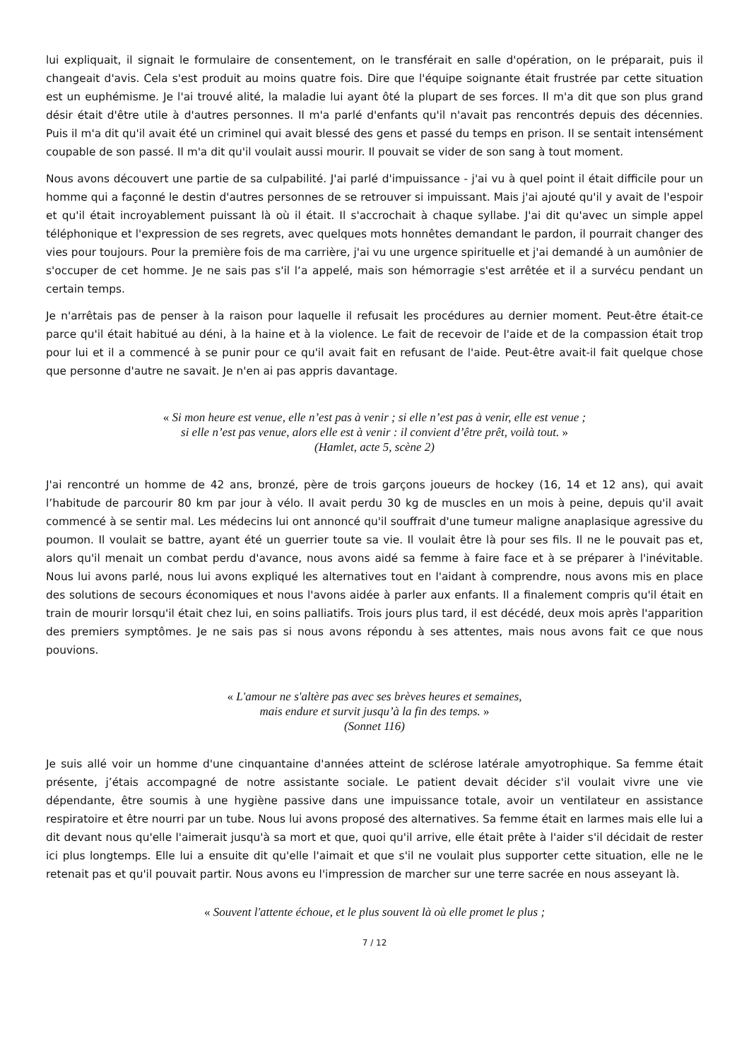lui expliquait, il signait le formulaire de consentement, on le transférait en salle d'opération, on le préparait, puis il changeait d'avis. Cela s'est produit au moins quatre fois. Dire que l'équipe soignante était frustrée par cette situation est un euphémisme. Je l'ai trouvé alité, la maladie lui ayant ôté la plupart de ses forces. Il m'a dit que son plus grand désir était d'être utile à d'autres personnes. Il m'a parlé d'enfants qu'il n'avait pas rencontrés depuis des décennies. Puis il m'a dit qu'il avait été un criminel qui avait blessé des gens et passé du temps en prison. Il se sentait intensément coupable de son passé. Il m'a dit qu'il voulait aussi mourir. Il pouvait se vider de son sang à tout moment.
Nous avons découvert une partie de sa culpabilité. J'ai parlé d'impuissance - j'ai vu à quel point il était difficile pour un homme qui a façonné le destin d'autres personnes de se retrouver si impuissant. Mais j'ai ajouté qu'il y avait de l'espoir et qu'il était incroyablement puissant là où il était. Il s'accrochait à chaque syllabe. J'ai dit qu'avec un simple appel téléphonique et l'expression de ses regrets, avec quelques mots honnêtes demandant le pardon, il pourrait changer des vies pour toujours. Pour la première fois de ma carrière, j'ai vu une urgence spirituelle et j'ai demandé à un aumônier de s'occuper de cet homme. Je ne sais pas s'il l‘a appelé, mais son hémorragie s'est arrêtée et il a survécu pendant un certain temps.
Je n'arrêtais pas de penser à la raison pour laquelle il refusait les procédures au dernier moment. Peut-être était-ce parce qu'il était habitué au déni, à la haine et à la violence. Le fait de recevoir de l'aide et de la compassion était trop pour lui et il a commencé à se punir pour ce qu'il avait fait en refusant de l'aide. Peut-être avait-il fait quelque chose que personne d'autre ne savait. Je n'en ai pas appris davantage.
« Si mon heure est venue, elle n’est pas à venir ; si elle n’est pas à venir, elle est venue ;
si elle n’est pas venue, alors elle est à venir : il convient d’être prêt, voilà tout. »
(Hamlet, acte 5, scène 2)
J'ai rencontré un homme de 42 ans, bronzé, père de trois garçons joueurs de hockey (16, 14 et 12 ans), qui avait l’habitude de parcourir 80 km par jour à vélo. Il avait perdu 30 kg de muscles en un mois à peine, depuis qu'il avait commencé à se sentir mal. Les médecins lui ont annoncé qu'il souffrait d'une tumeur maligne anaplasique agressive du poumon. Il voulait se battre, ayant été un guerrier toute sa vie. Il voulait être là pour ses fils. Il ne le pouvait pas et, alors qu'il menait un combat perdu d'avance, nous avons aidé sa femme à faire face et à se préparer à l'inévitable. Nous lui avons parlé, nous lui avons expliqué les alternatives tout en l'aidant à comprendre, nous avons mis en place des solutions de secours économiques et nous l'avons aidée à parler aux enfants. Il a finalement compris qu'il était en train de mourir lorsqu'il était chez lui, en soins palliatifs. Trois jours plus tard, il est décédé, deux mois après l'apparition des premiers symptômes. Je ne sais pas si nous avons répondu à ses attentes, mais nous avons fait ce que nous pouvions.
« L'amour ne s'altère pas avec ses brèves heures et semaines,
mais endure et survit jusqu’à la fin des temps. »
(Sonnet 116)
Je suis allé voir un homme d'une cinquantaine d'années atteint de sclérose latérale amyotrophique. Sa femme était présente, j’étais accompagné de notre assistante sociale. Le patient devait décider s'il voulait vivre une vie dépendante, être soumis à une hygiène passive dans une impuissance totale, avoir un ventilateur en assistance respiratoire et être nourri par un tube. Nous lui avons proposé des alternatives. Sa femme était en larmes mais elle lui a dit devant nous qu'elle l'aimerait jusqu'à sa mort et que, quoi qu'il arrive, elle était prête à l'aider s'il décidait de rester ici plus longtemps. Elle lui a ensuite dit qu'elle l'aimait et que s'il ne voulait plus supporter cette situation, elle ne le retenait pas et qu'il pouvait partir. Nous avons eu l'impression de marcher sur une terre sacrée en nous asseyant là.
« Souvent l'attente échoue, et le plus souvent là où elle promet le plus ;
7 / 12